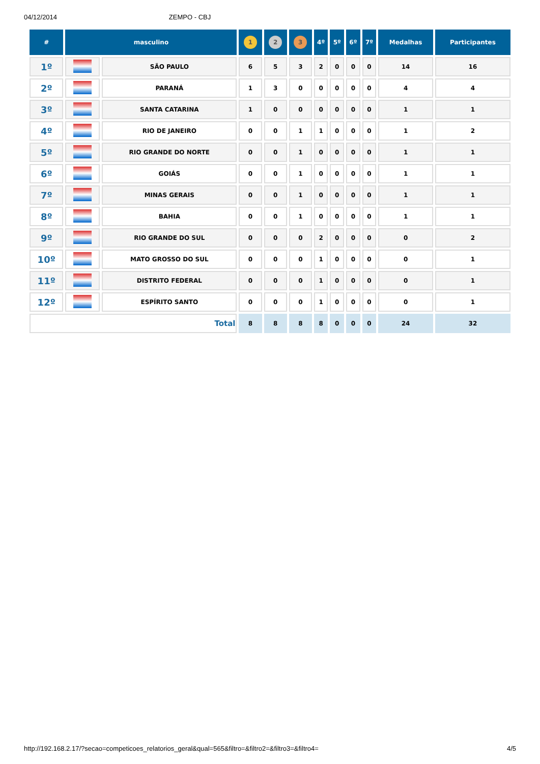04/12/2014 ZEMPO - CBJ
| # | masculino | | 1 | 2 | 3 | 4º | 5º | 6º | 7º | Medalhas | Participantes |
| --- | --- | --- | --- | --- | --- | --- | --- | --- | --- | --- | --- |
| 1º | | SÃO PAULO | 6 | 5 | 3 | 2 | 0 | 0 | 0 | 14 | 16 |
| 2º | | PARANÁ | 1 | 3 | 0 | 0 | 0 | 0 | 0 | 4 | 4 |
| 3º | | SANTA CATARINA | 1 | 0 | 0 | 0 | 0 | 0 | 0 | 1 | 1 |
| 4º | | RIO DE JANEIRO | 0 | 0 | 1 | 1 | 0 | 0 | 0 | 1 | 2 |
| 5º | | RIO GRANDE DO NORTE | 0 | 0 | 1 | 0 | 0 | 0 | 0 | 1 | 1 |
| 6º | | GOIÁS | 0 | 0 | 1 | 0 | 0 | 0 | 0 | 1 | 1 |
| 7º | | MINAS GERAIS | 0 | 0 | 1 | 0 | 0 | 0 | 0 | 1 | 1 |
| 8º | | BAHIA | 0 | 0 | 1 | 0 | 0 | 0 | 0 | 1 | 1 |
| 9º | | RIO GRANDE DO SUL | 0 | 0 | 0 | 2 | 0 | 0 | 0 | 0 | 2 |
| 10º | | MATO GROSSO DO SUL | 0 | 0 | 0 | 1 | 0 | 0 | 0 | 0 | 1 |
| 11º | | DISTRITO FEDERAL | 0 | 0 | 0 | 1 | 0 | 0 | 0 | 0 | 1 |
| 12º | | ESPÍRITO SANTO | 0 | 0 | 0 | 1 | 0 | 0 | 0 | 0 | 1 |
| Total | | | 8 | 8 | 8 | 8 | 0 | 0 | 0 | 24 | 32 |
http://192.168.2.17/?secao=competicoes_relatorios_geral&qual=565&filtro=&filtro2=&filtro3=&filtro4= 4/5